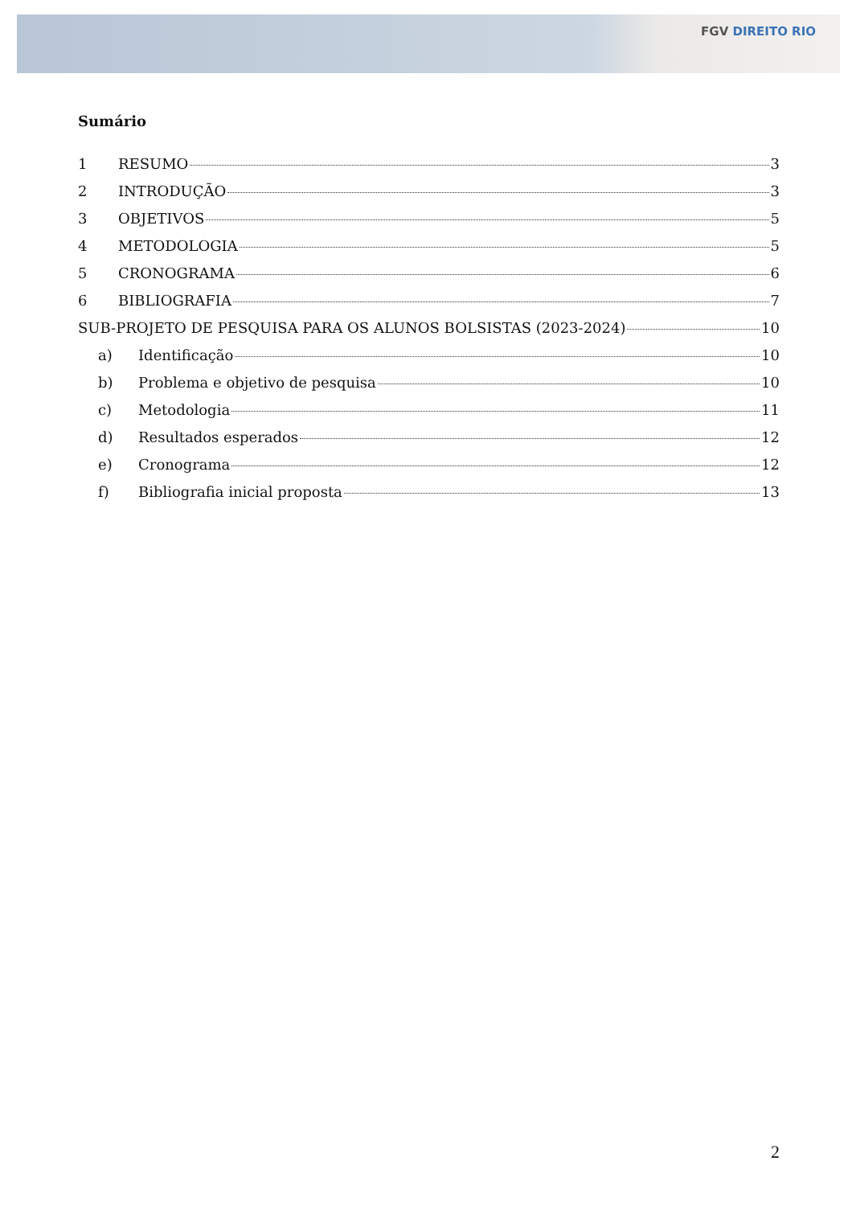FGV DIREITO RIO
Sumário
1 RESUMO 3
2 INTRODUÇÃO 3
3 OBJETIVOS 5
4 METODOLOGIA 5
5 CRONOGRAMA 6
6 BIBLIOGRAFIA 7
SUB-PROJETO DE PESQUISA PARA OS ALUNOS BOLSISTAS (2023-2024) 10
a) Identificação 10
b) Problema e objetivo de pesquisa 10
c) Metodologia 11
d) Resultados esperados 12
e) Cronograma 12
f) Bibliografia inicial proposta 13
2